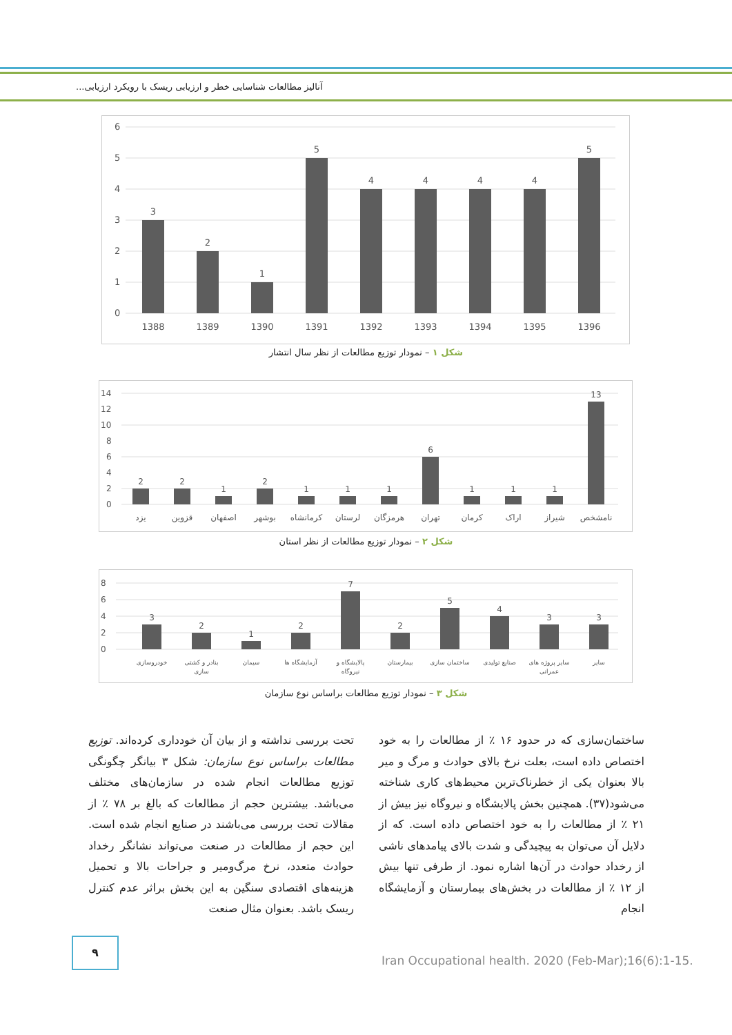آنالیز مطالعات شناسایی خطر و ارزیابی ریسک با رویکرد ارزیابی...
6
5
4
3
2
1
0
3
2
1
5
4
4
4
4
5
1388
1389
1390
1391
1392
1393
1394
1395
1396
شکل ۱ – نمودار توزیع مطالعات از نظر سال انتشار
14
12
10
8
6
4
2
0
2
2
1
2
1
1
1
6
1
1
1
13
یزد
قزوین
اصفهان
بوشهر
کرمانشاه
لرستان
هرمزگان
تهران
کرمان
اراک
شیراز
نامشخص
شکل ۲ – نمودار توزیع مطالعات از نظر استان
8
6
4
2
0
3
2
1
2
7
2
5
4
3
3
خودروسازی
بنادر و کشتی
سازی
سیمان
آزمایشگاه ها
پالایشگاه و
نیروگاه
بیمارستان
ساختمان سازی
صنایع تولیدی
سایر پروژه های
عمرانی
سایر
شکل ۳ – نمودار توزیع مطالعات براساس نوع سازمان
تحت بررسی نداشته و از بیان آن خودداری کرده‌اند. توزیع مطالعات براساس نوع سازمان: شکل ۳ بیانگر چگونگی توزیع مطالعات انجام شده در سازمان‌های مختلف می‌باشد. بیشترین حجم از مطالعات که بالغ بر ۷۸ ٪ از مقالات تحت بررسی می‌باشند در صنایع انجام شده است. این حجم از مطالعات در صنعت می‌تواند نشانگر رخداد حوادث متعدد، نرخ مرگ‌ومیر و جراحات بالا و تحمیل هزینه‌های اقتصادی سنگین به این بخش براثر عدم کنترل ریسک باشد. بعنوان مثال صنعت
ساختمان‌سازی که در حدود ۱۶ ٪ از مطالعات را به خود اختصاص داده است، بعلت نرخ بالای حوادث و مرگ و میر بالا بعنوان یکی از خطرناک‌ترین محیط‌های کاری شناخته می‌شود(۳۷). همچنین بخش پالایشگاه و نیروگاه نیز بیش از ۲۱ ٪ از مطالعات را به خود اختصاص داده است. که از دلایل آن می‌توان به پیچیدگی و شدت بالای پیامدهای ناشی از رخداد حوادث در آن‌ها اشاره نمود. از طرفی تنها بیش از ۱۲ ٪ از مطالعات در بخش‌های بیمارستان و آزمایشگاه انجام
۹
Iran Occupational health. 2020 (Feb-Mar);16(6):1-15.